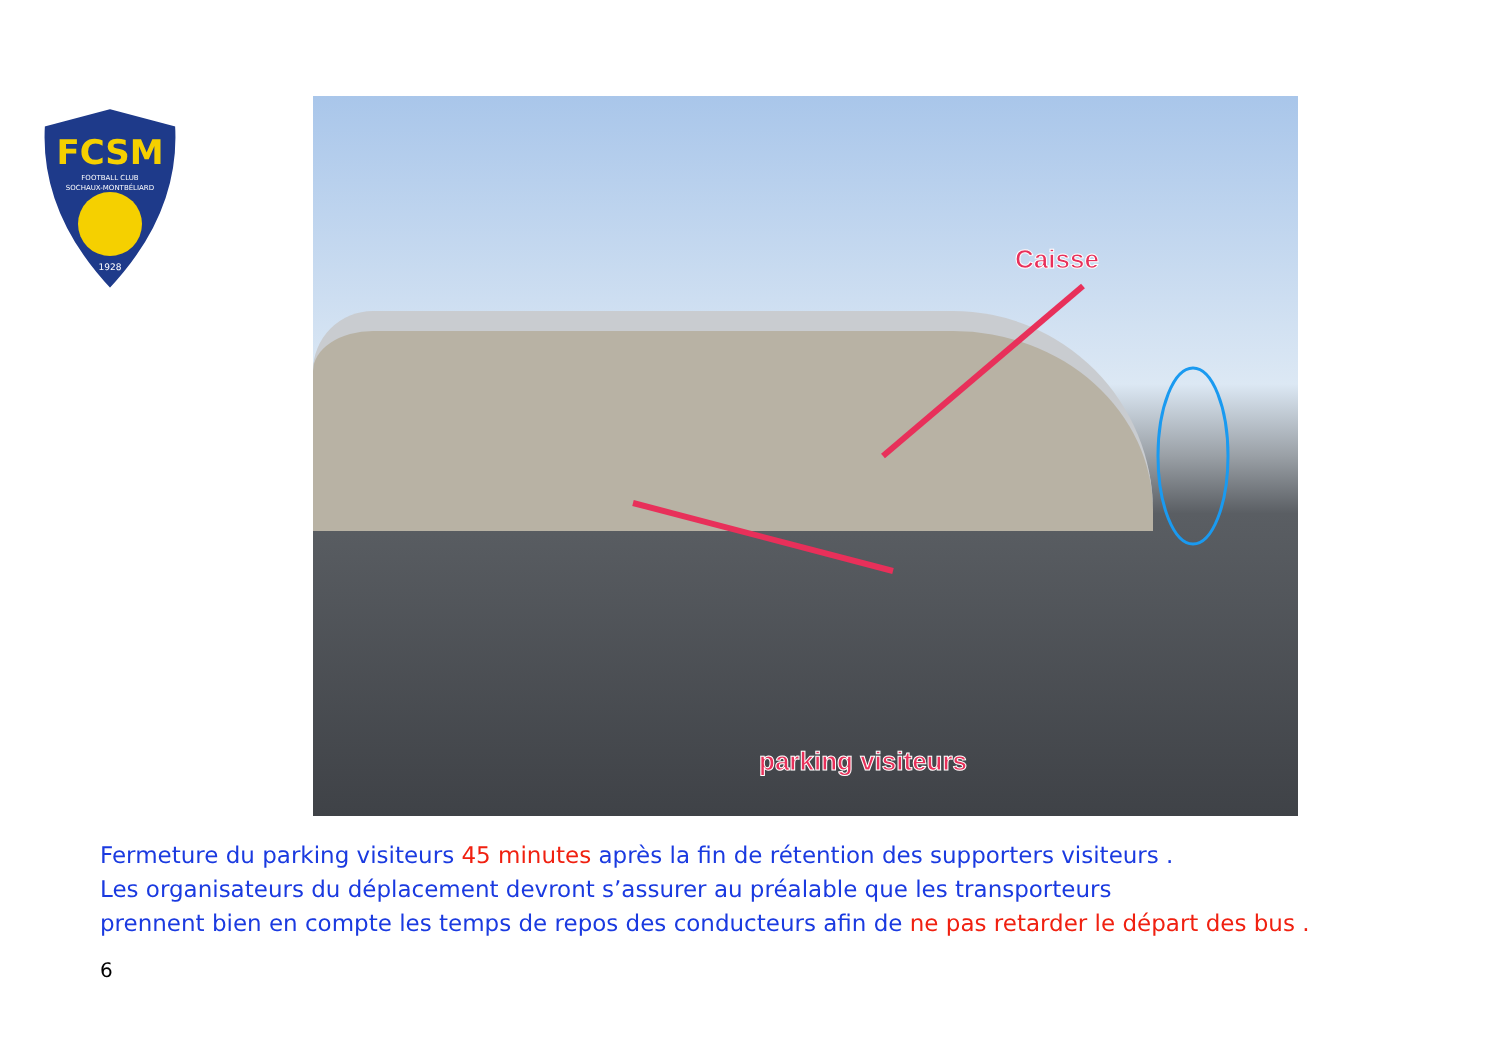FCSM
FOOTBALL CLUB
SOCHAUX-MONTBÉLIARD
1928
Caisse
parking visiteurs
Fermeture du parking visiteurs 45 minutes après la fin de rétention des supporters visiteurs .
Les organisateurs du déplacement devront s’assurer au préalable que les transporteurs
prennent bien en compte les temps de repos des conducteurs afin de ne pas retarder le départ des bus .
6